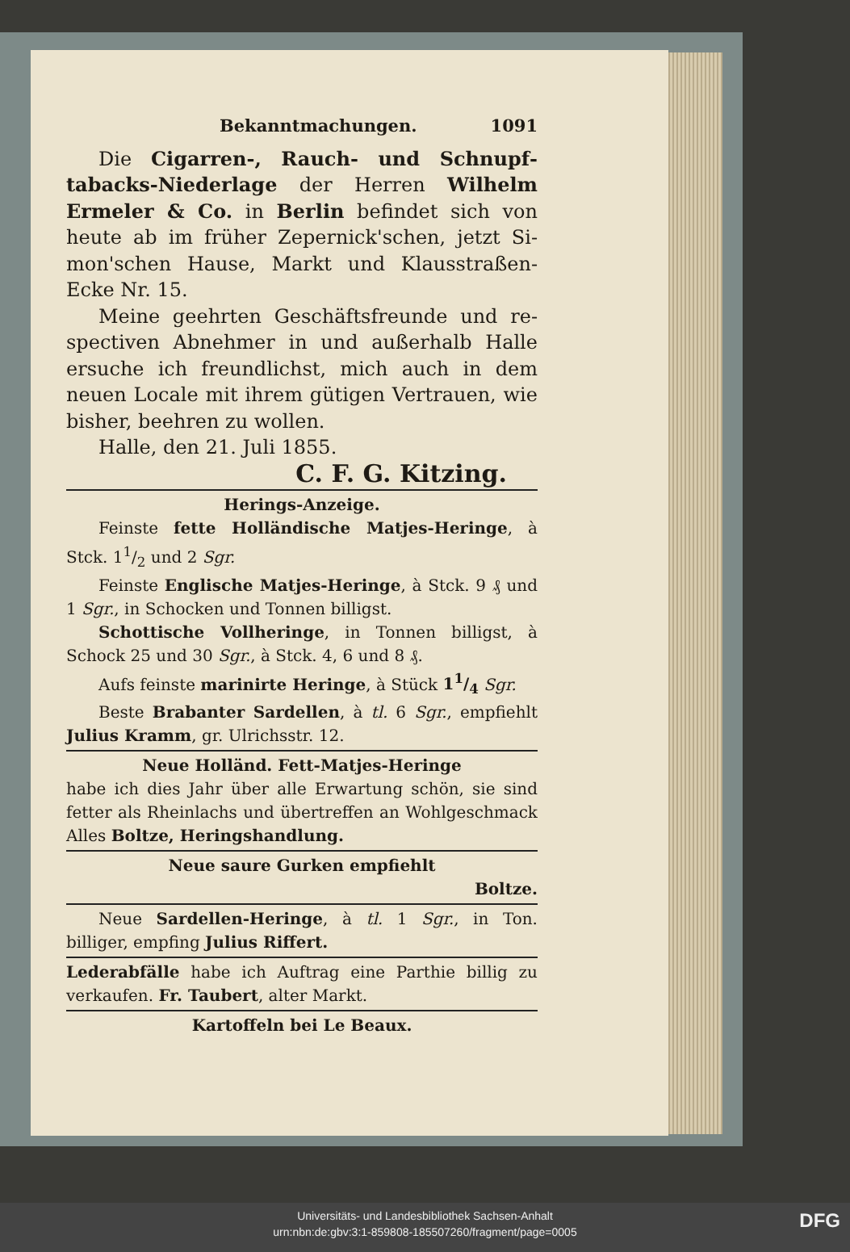Bekanntmachungen. 1091
Die Cigarren-, Rauch- und Schnupf­tabacks-Niederlage der Herren Wilhelm Ermeler & Co. in Berlin befindet sich von heute ab im früher Zepernick'schen, jetzt Si­mon'schen Hause, Markt und Klausstraßen-Ecke Nr. 15.
Meine geehrten Geschäftsfreunde und re­spectiven Abnehmer in und außerhalb Halle ersuche ich freundlichst, mich auch in dem neuen Locale mit ihrem gütigen Vertrauen, wie bis­her, beehren zu wollen.
Halle, den 21. Juli 1855.
C. F. G. Kitzing.
Herings-Anzeige.
Feinste fette Holländische Matjes-He­ringe, à Stck. 11/2 und 2 Sgr.
Feinste Englische Matjes-Heringe, à Stck. 9 ₰ und 1 Sgr., in Schocken und Tonnen billigst.
Schottische Vollheringe, in Tonnen billigst, à Schock 25 und 30 Sgr., à Stck. 4, 6 und 8 ₰.
Aufs feinste marinirte Heringe, à Stück 11/4 Sgr.
Beste Brabanter Sardellen, à tl. 6 Sgr., empfiehlt Julius Kramm, gr. Ulrichsstr. 12.
Neue Holländ. Fett-Matjes-Heringe
habe ich dies Jahr über alle Erwartung schön, sie sind fetter als Rheinlachs und übertreffen an Wohlgeschmack Alles Boltze, Heringshandlung.
Neue saure Gurken empfiehlt
Boltze.
Neue Sardellen-Heringe, à tl. 1 Sgr., in Ton. billiger, empfing Julius Riffert.
Lederabfälle habe ich Auftrag eine Parthie bil­lig zu verkaufen. Fr. Taubert, alter Markt.
Kartoffeln bei Le Beaux.
Universitäts- und Landesbibliothek Sachsen-Anhalt
urn:nbn:de:gbv:3:1-859808-185507260/fragment/page=0005
DFG